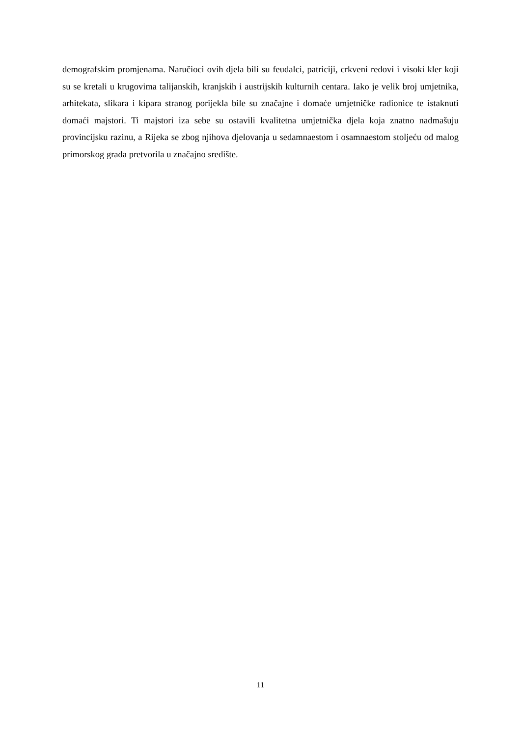demografskim promjenama. Naručioci ovih djela bili su feudalci, patriciji, crkveni redovi i visoki kler koji su se kretali u krugovima talijanskih, kranjskih i austrijskih kulturnih centara. Iako je velik broj umjetnika, arhitekata, slikara i kipara stranog porijekla bile su značajne i domaće umjetničke radionice te istaknuti domaći majstori. Ti majstori iza sebe su ostavili kvalitetna umjetnička djela koja znatno nadmašuju provincijsku razinu, a Rijeka se zbog njihova djelovanja u sedamnaestom i osamnaestom stoljeću od malog primorskog grada pretvorila u značajno središte.
11